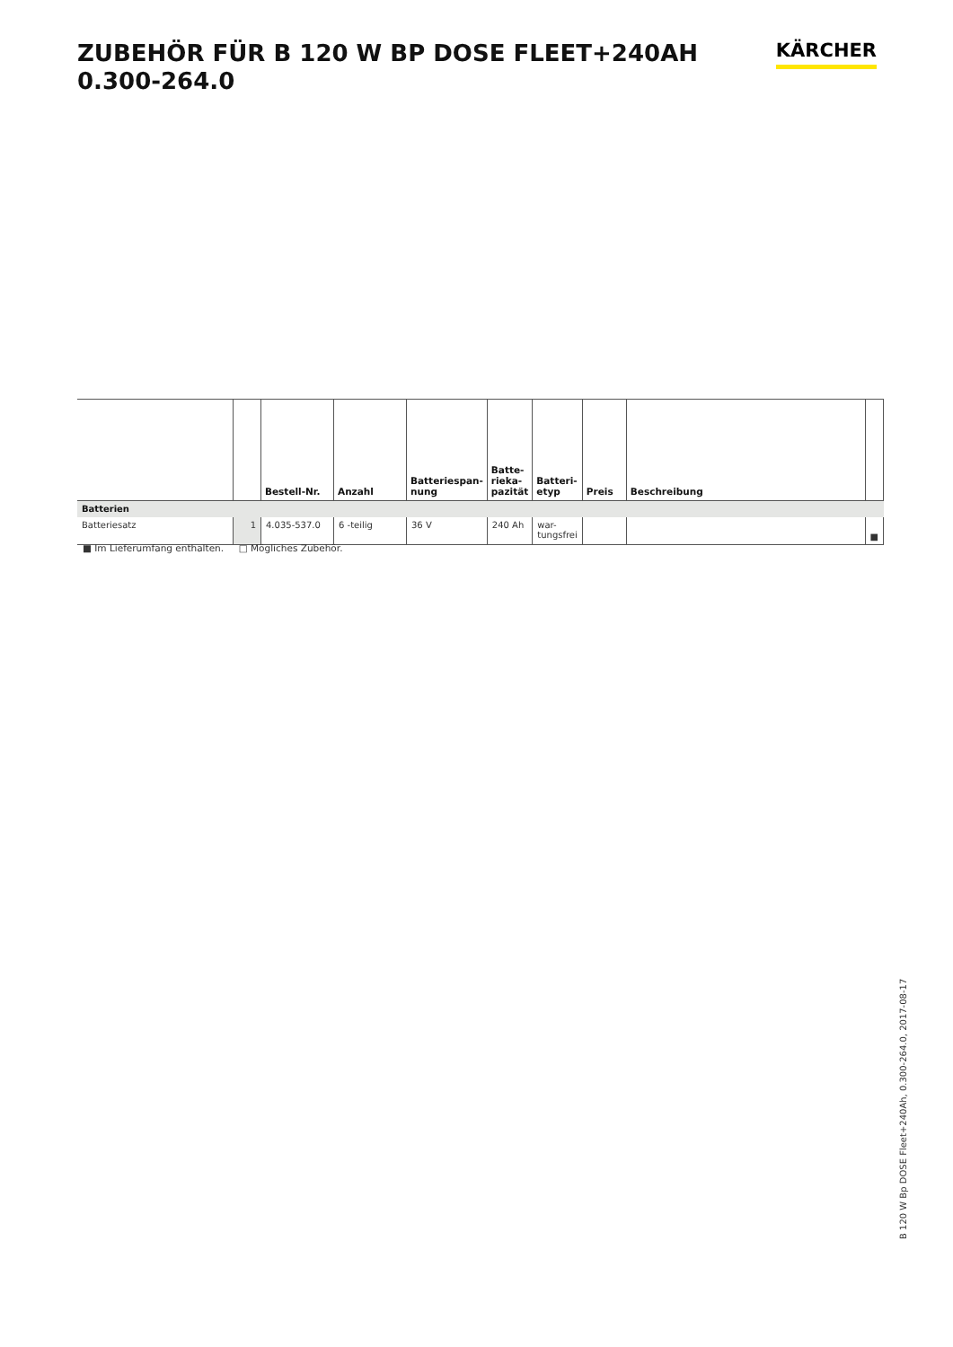ZUBEHÖR FÜR B 120 W BP DOSE FLEET+240AH
0.300-264.0
KÄRCHER
| | | Bestell-Nr. | Anzahl | Batteriespan-nung | Batte-rieka-pazität | Batteri-etyp | Preis | Beschreibung | |
| --- | --- | --- | --- | --- | --- | --- | --- | --- | --- |
| Batterien | | | | | | | | | |
| Batteriesatz | 1 | 4.035-537.0 | 6 -teilig | 36 V | 240 Ah | war-tungsfrei | | | ■ |
■ Im Lieferumfang enthalten. □ Mögliches Zubehör.
B 120 W Bp DOSE Fleet+240Ah, 0.300-264.0, 2017-08-17